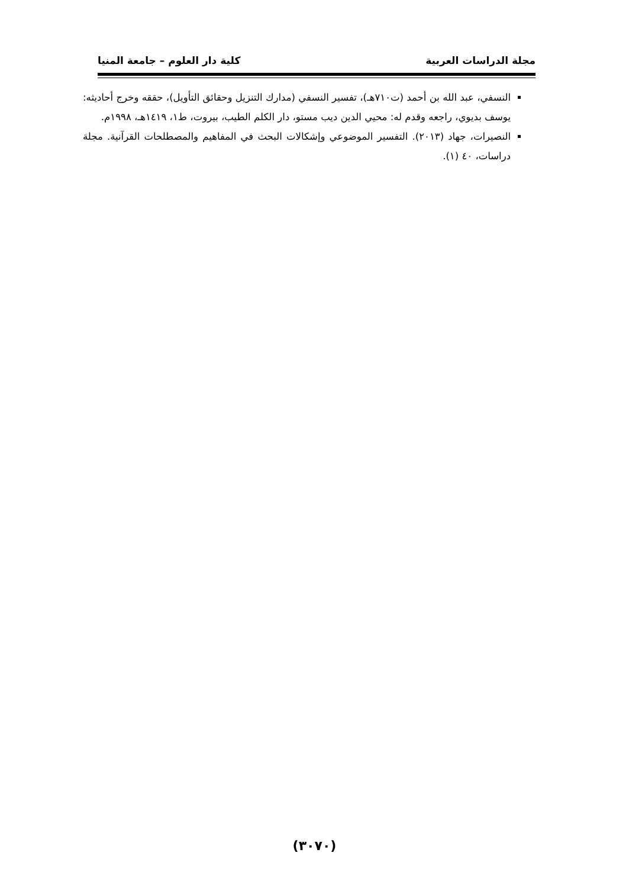مجلة الدراسات العربية كلية دار العلوم – جامعة المنيا
النسفي، عبد الله بن أحمد (ت٧١٠هـ)، تفسير النسفي (مدارك التنزيل وحقائق التأويل)، حققه وخرج أحاديثه: يوسف بديوي، راجعه وقدم له: محيي الدين ديب مستو، دار الكلم الطيب، بيروت، ط١، ١٤١٩هـ، ١٩٩٨م.
النصيرات، جهاد (٢٠١٣). التفسير الموضوعي وإشكالات البحث في المفاهيم والمصطلحات القرآنية. مجلة دراسات، ٤٠ (١).
(٣٠٧٠)